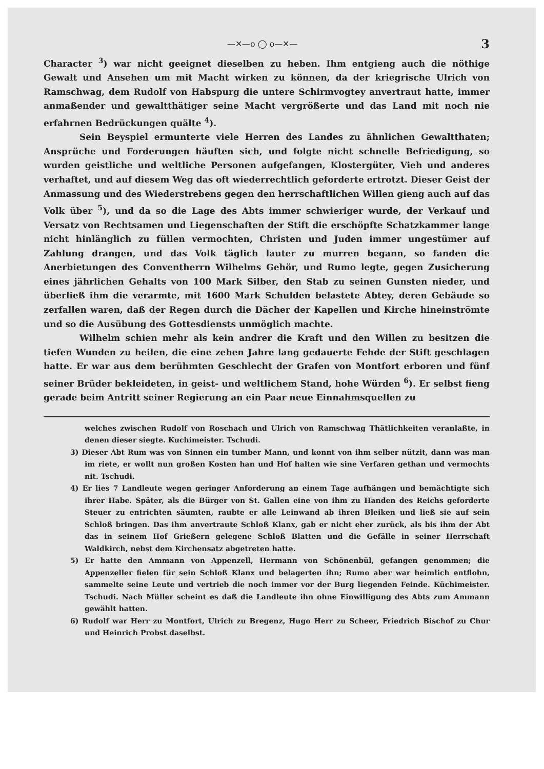—✕—o ◯ o—✕— 3
Character <sup>3</sup>) war nicht geeignet dieselben zu heben. Ihm entgieng auch die nöthige Gewalt und Ansehen um mit Macht wirken zu können, da der kriegrische Ulrich von Ramschwag, dem Rudolf von Habspurg die untere Schirmvogtey anvertraut hatte, immer anmaßender und gewaltthätiger seine Macht vergrößerte und das Land mit noch nie erfahrnen Bedrückungen quälte <sup>4</sup>).
Sein Beyspiel ermunterte viele Herren des Landes zu ähnlichen Gewaltthaten; Ansprüche und Forderungen häuften sich, und folgte nicht schnelle Befriedigung, so wurden geistliche und weltliche Personen aufgefangen, Klostergüter, Vieh und anderes verhaftet, und auf diesem Weg das oft wiederrechtlich geforderte ertrotzt. Dieser Geist der Anmassung und des Wiederstrebens gegen den herrschaftlichen Willen gieng auch auf das Volk über <sup>5</sup>), und da so die Lage des Abts immer schwieriger wurde, der Verkauf und Versatz von Rechtsamen und Liegenschaften der Stift die erschöpfte Schatzkammer lange nicht hinlänglich zu füllen vermochten, Christen und Juden immer ungestümer auf Zahlung drangen, und das Volk täglich lauter zu murren begann, so fanden die Anerbietungen des Conventherrn Wilhelms Gehör, und Rumo legte, gegen Zusicherung eines jährlichen Gehalts von 100 Mark Silber, den Stab zu seinen Gunsten nieder, und überließ ihm die verarmte, mit 1600 Mark Schulden belastete Abtey, deren Gebäude so zerfallen waren, daß der Regen durch die Dächer der Kapellen und Kirche hineinströmte und so die Ausübung des Gottesdiensts unmöglich machte.
Wilhelm schien mehr als kein andrer die Kraft und den Willen zu besitzen die tiefen Wunden zu heilen, die eine zehen Jahre lang gedauerte Fehde der Stift geschlagen hatte. Er war aus dem berühmten Geschlecht der Grafen von Montfort erboren und fünf seiner Brüder bekleideten, in geist- und weltlichem Stand, hohe Würden <sup>6</sup>). Er selbst fieng gerade beim Antritt seiner Regierung an ein Paar neue Einnahmsquellen zu
welches zwischen Rudolf von Roschach und Ulrich von Ramschwag Thätlichkeiten veranlaßte, in denen dieser siegte. Kuchimeister. Tschudi.
3) Dieser Abt Rum was von Sinnen ein tumber Mann, und konnt von ihm selber nützit, dann was man im riete, er wollt nun großen Kosten han und Hof halten wie sine Verfaren gethan und vermochts nit. Tschudi.
4) Er lies 7 Landleute wegen geringer Anforderung an einem Tage aufhängen und bemächtigte sich ihrer Habe. Später, als die Bürger von St. Gallen eine von ihm zu Handen des Reichs geforderte Steuer zu entrichten säumten, raubte er alle Leinwand ab ihren Bleiken und ließ sie auf sein Schloß bringen. Das ihm anvertraute Schloß Klanx, gab er nicht eher zurück, als bis ihm der Abt das in seinem Hof Grießern gelegene Schloß Blatten und die Gefälle in seiner Herrschaft Waldkirch, nebst dem Kirchensatz abgetreten hatte.
5) Er hatte den Ammann von Appenzell, Hermann von Schönenbül, gefangen genommen; die Appenzeller fielen für sein Schloß Klanx und belagerten ihn; Rumo aber war heimlich entflohn, sammelte seine Leute und vertrieb die noch immer vor der Burg liegenden Feinde. Küchimeister. Tschudi. Nach Müller scheint es daß die Landleute ihn ohne Einwilligung des Abts zum Ammann gewählt hatten.
6) Rudolf war Herr zu Montfort, Ulrich zu Bregenz, Hugo Herr zu Scheer, Friedrich Bischof zu Chur und Heinrich Probst daselbst.